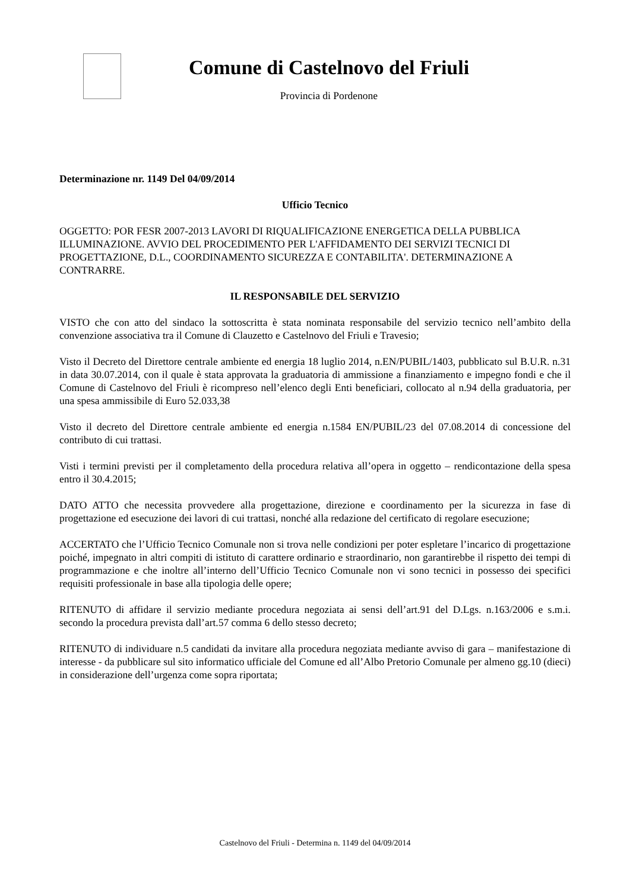Comune di Castelnovo del Friuli
Provincia di Pordenone
Determinazione nr. 1149 Del 04/09/2014
Ufficio Tecnico
OGGETTO: POR FESR 2007-2013 LAVORI DI RIQUALIFICAZIONE ENERGETICA DELLA PUBBLICA ILLUMINAZIONE. AVVIO DEL PROCEDIMENTO PER L'AFFIDAMENTO DEI SERVIZI TECNICI DI PROGETTAZIONE, D.L., COORDINAMENTO SICUREZZA E CONTABILITA'. DETERMINAZIONE A CONTRARRE.
IL RESPONSABILE DEL SERVIZIO
VISTO che con atto del sindaco la sottoscritta è stata nominata responsabile del servizio tecnico nell’ambito della convenzione associativa tra il Comune di Clauzetto e Castelnovo del Friuli e Travesio;
Visto il Decreto del Direttore centrale ambiente ed energia 18 luglio 2014, n.EN/PUBIL/1403, pubblicato sul B.U.R. n.31 in data 30.07.2014, con il quale è stata approvata la graduatoria di ammissione a finanziamento e impegno fondi e che il Comune di Castelnovo del Friuli è ricompreso nell’elenco degli Enti beneficiari, collocato al n.94 della graduatoria, per una spesa ammissibile di Euro 52.033,38
Visto il decreto del Direttore centrale ambiente ed energia n.1584 EN/PUBIL/23 del 07.08.2014 di concessione del contributo di cui trattasi.
Visti i termini previsti per il completamento della procedura relativa all’opera in oggetto – rendicontazione della spesa entro il 30.4.2015;
DATO ATTO che necessita provvedere alla progettazione, direzione e coordinamento per la sicurezza in fase di progettazione ed esecuzione dei lavori di cui trattasi, nonché alla redazione del certificato di regolare esecuzione;
ACCERTATO che l’Ufficio Tecnico Comunale non si trova nelle condizioni per poter espletare l’incarico di progettazione poiché, impegnato in altri compiti di istituto di carattere ordinario e straordinario, non garantirebbe il rispetto dei tempi di programmazione e che inoltre all’interno dell’Ufficio Tecnico Comunale non vi sono tecnici in possesso dei specifici requisiti professionale in base alla tipologia delle opere;
RITENUTO di affidare il servizio mediante procedura negoziata ai sensi dell’art.91 del D.Lgs. n.163/2006 e s.m.i. secondo la procedura prevista dall’art.57 comma 6 dello stesso decreto;
RITENUTO di individuare n.5 candidati da invitare alla procedura negoziata mediante avviso di gara – manifestazione di interesse - da pubblicare sul sito informatico ufficiale del Comune ed all’Albo Pretorio Comunale per almeno gg.10 (dieci) in considerazione dell’urgenza come sopra riportata;
Castelnovo del Friuli - Determina n. 1149 del 04/09/2014